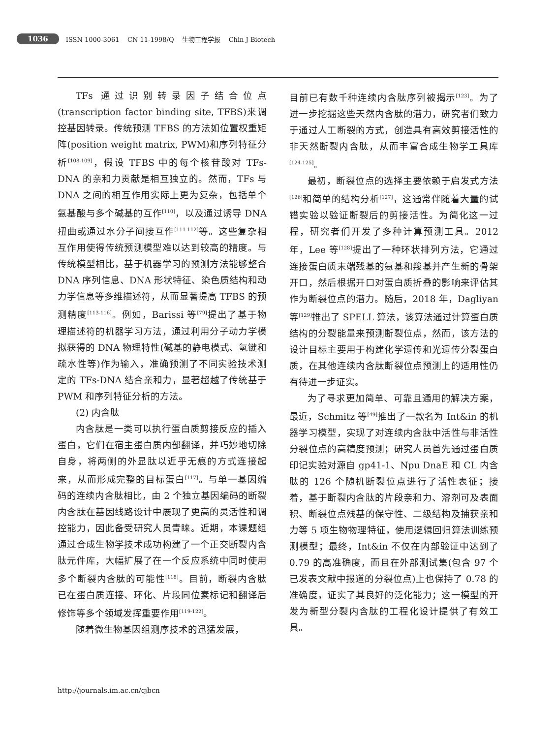1036 ISSN 1000-3061 CN 11-1998/Q 生物工程学报 Chin J Biotech
TFs 通过识别转录因子结合位点(transcription factor binding site, TFBS)来调控基因转录。传统预测 TFBS 的方法如位置权重矩阵(position weight matrix, PWM)和序列特征分析<sup>[108-109]</sup>，假设 TFBS 中的每个核苷酸对 TFs-DNA 的亲和力贡献是相互独立的。然而，TFs 与 DNA 之间的相互作用实际上更为复杂，包括单个氨基酸与多个碱基的互作<sup>[110]</sup>，以及通过诱导 DNA 扭曲或通过水分子间接互作<sup>[111-112]</sup>等。这些复杂相互作用使得传统预测模型难以达到较高的精度。与传统模型相比，基于机器学习的预测方法能够整合 DNA 序列信息、DNA 形状特征、染色质结构和动力学信息等多维描述符，从而显著提高 TFBS 的预测精度<sup>[113-116]</sup>。例如，Barissi 等<sup>[79]</sup>提出了基于物理描述符的机器学习方法，通过利用分子动力学模拟获得的 DNA 物理特性(碱基的静电模式、氢键和疏水性等)作为输入，准确预测了不同实验技术测定的 TFs-DNA 结合亲和力，显著超越了传统基于 PWM 和序列特征分析的方法。
(2) 内含肽
内含肽是一类可以执行蛋白质剪接反应的插入蛋白，它们在宿主蛋白质内部翻译，并巧妙地切除自身，将两侧的外显肽以近乎无痕的方式连接起来，从而形成完整的目标蛋白<sup>[117]</sup>。与单一基因编码的连续内含肽相比，由 2 个独立基因编码的断裂内含肽在基因线路设计中展现了更高的灵活性和调控能力，因此备受研究人员青睐。近期，本课题组通过合成生物学技术成功构建了一个正交断裂内含肽元件库，大幅扩展了在一个反应系统中同时使用多个断裂内含肽的可能性<sup>[118]</sup>。目前，断裂内含肽已在蛋白质连接、环化、片段同位素标记和翻译后修饰等多个领域发挥重要作用<sup>[119-122]</sup>。
随着微生物基因组测序技术的迅猛发展，
目前已有数千种连续内含肽序列被揭示<sup>[123]</sup>。为了进一步挖掘这些天然内含肽的潜力，研究者们致力于通过人工断裂的方式，创造具有高效剪接活性的非天然断裂内含肽，从而丰富合成生物学工具库<sup>[124-125]</sup>。
最初，断裂位点的选择主要依赖于启发式方法<sup>[126]</sup>和简单的结构分析<sup>[127]</sup>，这通常伴随着大量的试错实验以验证断裂后的剪接活性。为简化这一过程，研究者们开发了多种计算预测工具。2012 年，Lee 等<sup>[128]</sup>提出了一种环状排列方法，它通过连接蛋白质末端残基的氨基和羧基并产生新的骨架开口，然后根据开口对蛋白质折叠的影响来评估其作为断裂位点的潜力。随后，2018 年，Dagliyan 等<sup>[129]</sup>推出了 SPELL 算法，该算法通过计算蛋白质结构的分裂能量来预测断裂位点，然而，该方法的设计目标主要用于构建化学遗传和光遗传分裂蛋白质，在其他连续内含肽断裂位点预测上的适用性仍有待进一步证实。
为了寻求更加简单、可靠且通用的解决方案，最近，Schmitz 等<sup>[49]</sup>推出了一款名为 Int&in 的机器学习模型，实现了对连续内含肽中活性与非活性分裂位点的高精度预测；研究人员首先通过蛋白质印记实验对源自 gp41-1、Npu DnaE 和 CL 内含肽的 126 个随机断裂位点进行了活性表征；接着，基于断裂内含肽的片段亲和力、溶剂可及表面积、断裂位点残基的保守性、二级结构及捕获亲和力等 5 项生物物理特征，使用逻辑回归算法训练预测模型；最终，Int&in 不仅在内部验证中达到了 0.79 的高准确度，而且在外部测试集(包含 97 个已发表文献中报道的分裂位点)上也保持了 0.78 的准确度，证实了其良好的泛化能力；这一模型的开发为新型分裂内含肽的工程化设计提供了有效工具。
http://journals.im.ac.cn/cjbcn